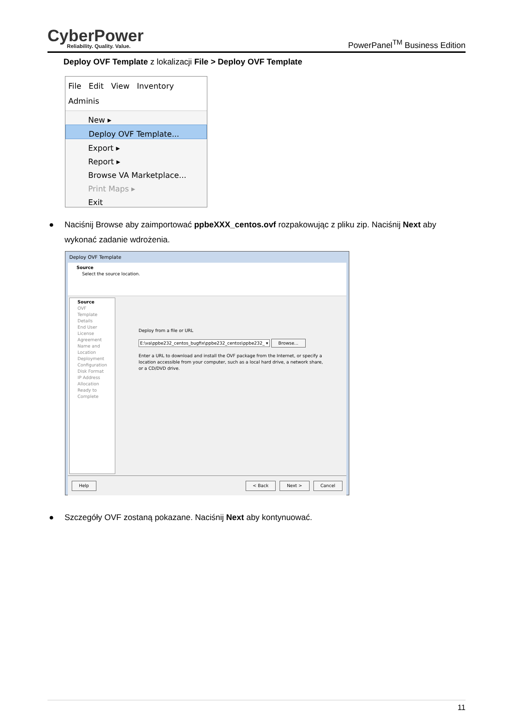CyberPower
Reliability. Quality. Value.
PowerPanel<sup>TM</sup> Business Edition
Deploy OVF Template z lokalizacji File > Deploy OVF Template
File Edit View Inventory Adminis
New ▸
Deploy OVF Template...
Export ▸
Report ▸
Browse VA Marketplace...
Print Maps ▸
Exit
● Naciśnij Browse aby zaimportować ppbeXXX_centos.ovf rozpakowując z pliku zip. Naciśnij Next aby wykonać zadanie wdrożenia.
Deploy OVF Template
Source
Select the source location.
Source
OVF Template Details
End User License Agreement
Name and Location
Deployment Configuration
Disk Format
IP Address Allocation
Ready to Complete
Deploy from a file or URL
E:\va\ppbe232_centos_bugfix\ppbe232_centos\ppbe232_ ▾ Browse...
Enter a URL to download and install the OVF package from the Internet, or specify a location accessible from your computer, such as a local hard drive, a network share, or a CD/DVD drive.
Help < Back Next > Cancel
● Szczegóły OVF zostaną pokazane. Naciśnij Next aby kontynuować.
11